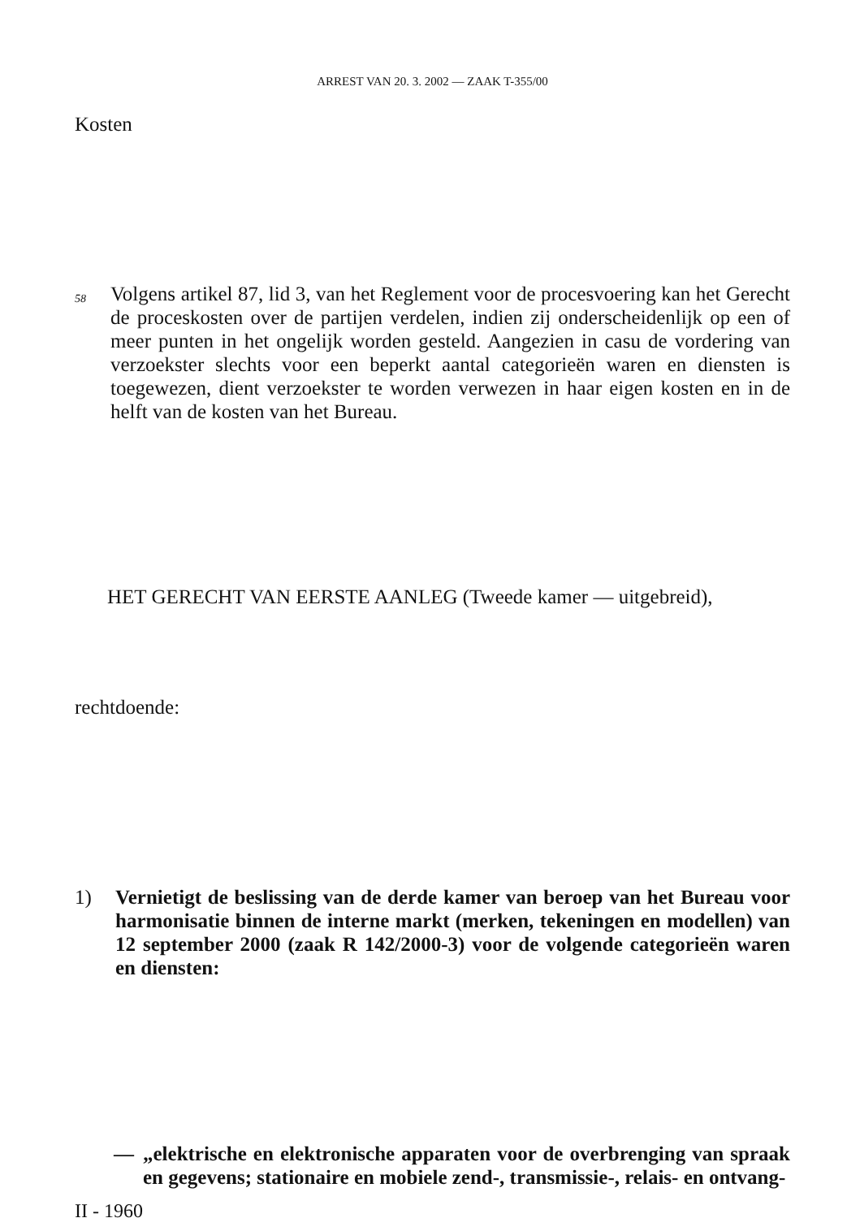ARREST VAN 20. 3. 2002 — ZAAK T-355/00
Kosten
58
Volgens artikel 87, lid 3, van het Reglement voor de procesvoering kan het Gerecht de proceskosten over de partijen verdelen, indien zij onderscheidenlijk op een of meer punten in het ongelijk worden gesteld. Aangezien in casu de vordering van verzoekster slechts voor een beperkt aantal categorieën waren en diensten is toegewezen, dient verzoekster te worden verwezen in haar eigen kosten en in de helft van de kosten van het Bureau.
HET GERECHT VAN EERSTE AANLEG (Tweede kamer — uitgebreid),
rechtdoende:
1) Vernietigt de beslissing van de derde kamer van beroep van het Bureau voor harmonisatie binnen de interne markt (merken, tekeningen en modellen) van 12 september 2000 (zaak R 142/2000-3) voor de volgende categorieën waren en diensten:
— „elektrische en elektronische apparaten voor de overbrenging van spraak en gegevens; stationaire en mobiele zend-, transmissie-, relais- en ontvang-
II - 1960